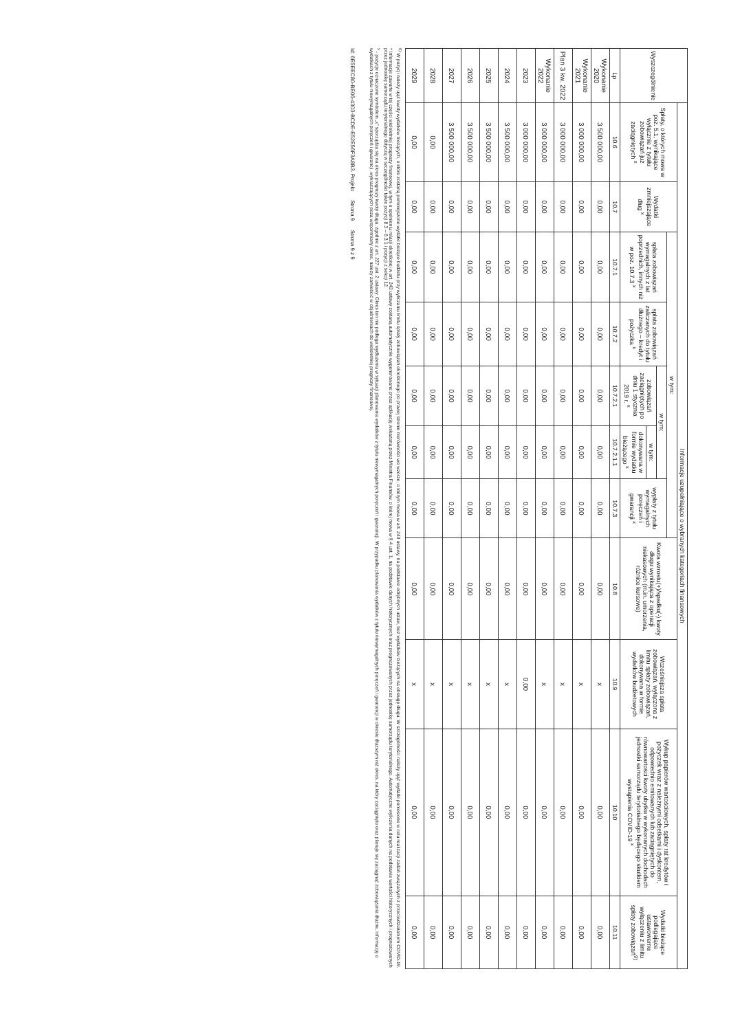| Wyszczególnienie | Informacje uzupełniające o wybranych kategoriach finansowych | | | | | | | | | | |
| --- | --- | --- | --- | --- | --- | --- | --- | --- | --- | --- | --- |
| | Spłaty, o których mowa w poz. 5.1, wynikające wyłącznie z tytułu zobowiązań już zaciągniętych <sup>x</sup> | Wydatki zmniejszające dług <sup>x</sup> | w tym: | | | | | Kwota wzrostu(+)/spadku(-) kwoty długu wynikająca z operacji niekasowych (m.in. umorzenia, różnice kursowe) | Wcześniejsza spłata zobowiązań, wyłączona z limitu spłaty zobowiązań, dokonywana w formie wydatków budżetowych | Wykup papierów wartościowych, spłaty rat kredytów i pożyczek wraz z należnymi odsetkami i dyskontem, odpowiednio emitowanych lub zaciągniętych do równowartości kwoty ubytku w wykonanych dochodach jednostki samorządu terytorialnego będącego skutkiem wystąpienia COVID-19 <sup>x</sup> | Wydatki bieżące podlegające ustawowemu wyłączeniu z limitu spłaty zobowiązań<sup>9)</sup> |
| | | | spłata zobowiązań wymagalnych z lat poprzednich, innych niż w poz. 10.7.3 <sup>x</sup> | spłata zobowiązań zaliczanych do tytułu dłużnego – kredyt i pożyczka <sup>x</sup> | w tym: | | wypłaty z tytułu wymagalnych poręczeń i gwarancji <sup>x</sup> | | | | |
| | | | | | zobowiązań zaciągniętych po dniu 1 stycznia 2019 r. <sup>x</sup> | w tym: | | | | | |
| | | | | | | dokonywana w formie wydatku bieżącego <sup>x</sup> | | | | | |
| Lp | 10.6 | 10.7 | 10.7.1 | 10.7.2 | 10.7.2.1 | 10.7.2.1.1 | 10.7.3 | 10.8 | 10.9 | 10.10 | 10.11 |
| Wykonanie 2020 | 3 500 000,00 | 0,00 | 0,00 | 0,00 | 0,00 | 0,00 | 0,00 | 0,00 | x | 0,00 | 0,00 |
| Wykonanie 2021 | 3 000 000,00 | 0,00 | 0,00 | 0,00 | 0,00 | 0,00 | 0,00 | 0,00 | x | 0,00 | 0,00 |
| Plan 3 kw. 2022 | 3 000 000,00 | 0,00 | 0,00 | 0,00 | 0,00 | 0,00 | 0,00 | 0,00 | x | 0,00 | 0,00 |
| Wykonanie 2022 | 3 000 000,00 | 0,00 | 0,00 | 0,00 | 0,00 | 0,00 | 0,00 | 0,00 | x | 0,00 | 0,00 |
| 2023 | 3 000 000,00 | 0,00 | 0,00 | 0,00 | 0,00 | 0,00 | 0,00 | 0,00 | 0,00 | 0,00 | 0,00 |
| 2024 | 3 500 000,00 | 0,00 | 0,00 | 0,00 | 0,00 | 0,00 | 0,00 | 0,00 | x | 0,00 | 0,00 |
| 2025 | 3 500 000,00 | 0,00 | 0,00 | 0,00 | 0,00 | 0,00 | 0,00 | 0,00 | x | 0,00 | 0,00 |
| 2026 | 3 500 000,00 | 0,00 | 0,00 | 0,00 | 0,00 | 0,00 | 0,00 | 0,00 | x | 0,00 | 0,00 |
| 2027 | 3 500 000,00 | 0,00 | 0,00 | 0,00 | 0,00 | 0,00 | 0,00 | 0,00 | x | 0,00 | 0,00 |
| 2028 | 0,00 | 0,00 | 0,00 | 0,00 | 0,00 | 0,00 | 0,00 | 0,00 | x | 0,00 | 0,00 |
| 2029 | 0,00 | 0,00 | 0,00 | 0,00 | 0,00 | 0,00 | 0,00 | 0,00 | x | 0,00 | 0,00 |
<sup>9)</sup> W pozycji należy ująć kwoty wydatków bieżących, o które zostaną pomniejszone wydatki bieżące budżetu przy wyliczaniu limitu spłaty zobowiązań określonego po prawej stronie nierówności we wzorze, o którym mowa w art. 243 ustawy, na podstawie odrębnych ustaw, bez wydatków bieżących na obsługę długu. W szczególności należy ująć wydatki poniesione w celu realizacji zadań związanych z przeciwdziałaniem COVID-19.
* Informacje zawarte w tej części wieloletniej prognozy finansowej, w tym o spełnieniu relacji określonej w art. 243 ustawy zostaną automatycznie wygenerowane przez aplikację wskazaną przez Ministra Finansów, o której mowa w § 4 ust. 1, na podstawie danych historycznych oraz prognozowanych przez jednostkę samorządu terytorialnego. Automatyczne wyliczenia danych na podstawie wartości historycznych i prognozowanych przez jednostkę samorządu terytorialnego dotyczą w szczególności także pozycji 8.3 – 8.3.1 i pozycji z sekcji 12.
<sup>x</sup> - pozycje oznaczone symbolem „x" sporządza się na okres prognozy kwoty długu, zgodnie z art. 227 ust. 2 ustawy. Okres ten nie podlega wydłużeniu w sytuacji planowania wydatków z tytułu niewymagalnych poręczeń i gwarancji. W przypadku planowania wydatków z tytułu niewymagalnych poręczeń i gwarancji w okresie dłuższym niż okres, na który zaciągnięto oraz planuje się zaciągnąć zobowiązania dłużne, informację o wydatkach z tytułu niewymagalnych poręczeń i gwarancji, wykraczających poza wspomniany okres, należy zamieścić w objaśnieniach do wieloletniej prognozy finansowej.
Id: 6E5EEC80-BE06-4303-BCDE-E52E56F3A8B3. Projekt Strona 9 Strona 9 z 9